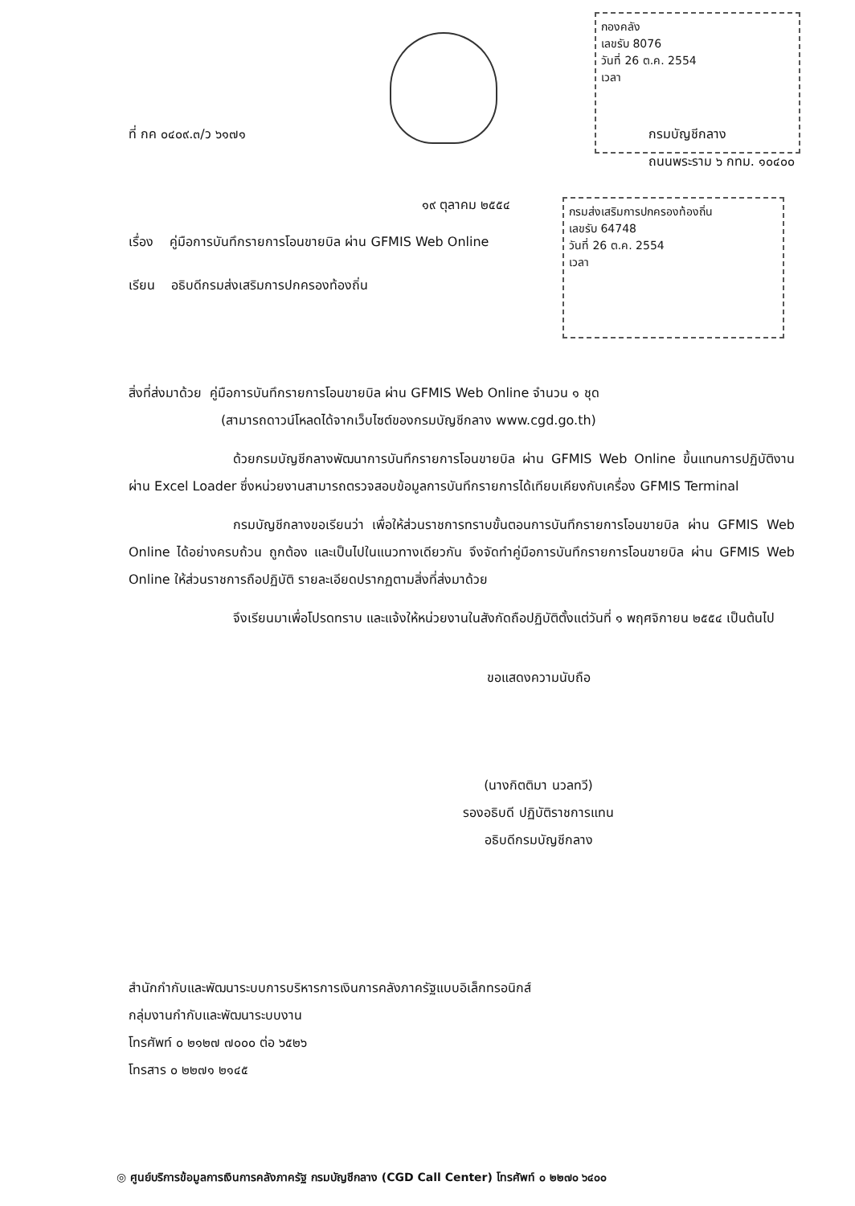กองคลัง
เลขรับ 8076
วันที่ 26 ต.ค. 2554
เวลา
กรมส่งเสริมการปกครองท้องถิ่น
เลขรับ 64748
วันที่ 26 ต.ค. 2554
เวลา
ที่ กค ๐๔๐๙.๓/ว ๖๑๗๑ กรมบัญชีกลาง
ถนนพระราม ๖ กทม. ๑๐๔๐๐
๑๙ ตุลาคม ๒๕๕๔
เรื่อง คู่มือการบันทึกรายการโอนขายบิล ผ่าน GFMIS Web Online
เรียน อธิบดีกรมส่งเสริมการปกครองท้องถิ่น
สิ่งที่ส่งมาด้วย คู่มือการบันทึกรายการโอนขายบิล ผ่าน GFMIS Web Online จำนวน ๑ ชุด
(สามารถดาวน์โหลดได้จากเว็บไซต์ของกรมบัญชีกลาง www.cgd.go.th)
ด้วยกรมบัญชีกลางพัฒนาการบันทึกรายการโอนขายบิล ผ่าน GFMIS Web Online ขึ้นแทนการปฏิบัติงานผ่าน Excel Loader ซึ่งหน่วยงานสามารถตรวจสอบข้อมูลการบันทึกรายการได้เทียบเคียงกับเครื่อง GFMIS Terminal
กรมบัญชีกลางขอเรียนว่า เพื่อให้ส่วนราชการทราบขั้นตอนการบันทึกรายการโอนขายบิล ผ่าน GFMIS Web Online ได้อย่างครบถ้วน ถูกต้อง และเป็นไปในแนวทางเดียวกัน จึงจัดทำคู่มือการบันทึกรายการโอนขายบิล ผ่าน GFMIS Web Online ให้ส่วนราชการถือปฏิบัติ รายละเอียดปรากฏตามสิ่งที่ส่งมาด้วย
จึงเรียนมาเพื่อโปรดทราบ และแจ้งให้หน่วยงานในสังกัดถือปฏิบัติตั้งแต่วันที่ ๑ พฤศจิกายน ๒๕๕๔ เป็นต้นไป
ขอแสดงความนับถือ
(นางกิตติมา นวลทวี)
รองอธิบดี ปฏิบัติราชการแทน
อธิบดีกรมบัญชีกลาง
สำนักกำกับและพัฒนาระบบการบริหารการเงินการคลังภาครัฐแบบอิเล็กทรอนิกส์
กลุ่มงานกำกับและพัฒนาระบบงาน
โทรศัพท์ ๐ ๒๑๒๗ ๗๐๐๐ ต่อ ๖๕๒๖
โทรสาร ๐ ๒๒๗๑ ๒๑๔๕
◎ ศูนย์บริการข้อมูลการเงินการคลังภาครัฐ กรมบัญชีกลาง (CGD Call Center) โทรศัพท์ ๐ ๒๒๗๐ ๖๔๐๐